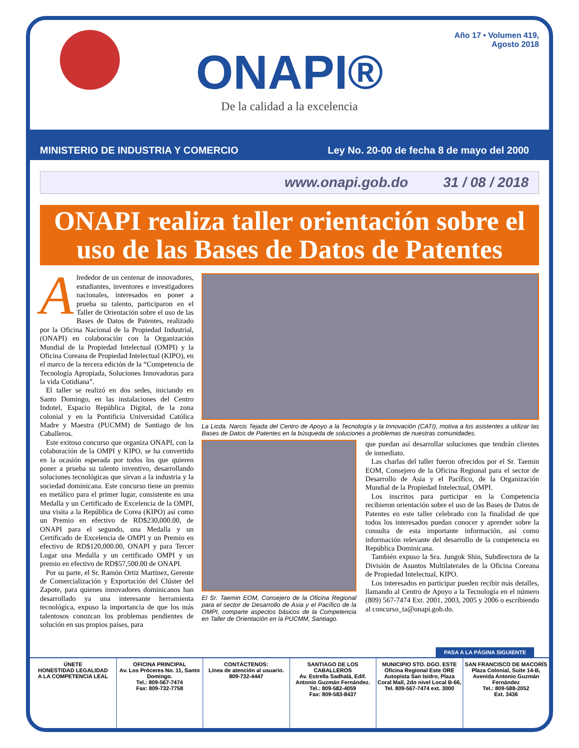ONAPI®
De la calidad a la excelencia
Año 17 • Volumen 419,
Agosto 2018
MINISTERIO DE INDUSTRIA Y COMERCIO Ley No. 20-00 de fecha 8 de mayo del 2000
www.onapi.gob.do 31 / 08 / 2018
ONAPI realiza taller orientación sobre el uso de las Bases de Datos de Patentes
Alrededor de un centenar de innovadores, estudiantes, inventores e investigadores nacionales, interesados en poner a prueba su talento, participaron en el Taller de Orientación sobre el uso de las Bases de Datos de Patentes, realizado por la Oficina Nacional de la Propiedad Industrial, (ONAPI) en colaboración con la Organización Mundial de la Propiedad Intelectual (OMPI) y la Oficina Coreana de Propiedad Intelectual (KIPO), en el marco de la tercera edición de la “Competencia de Tecnología Apropiada, Soluciones Innovadoras para la vida Cotidiana”.
El taller se realizó en dos sedes, iniciando en Santo Domingo, en las instalaciones del Centro Indotel, Espacio República Digital, de la zona colonial y en la Pontificia Universidad Católica Madre y Maestra (PUCMM) de Santiago de los Caballeros.
Este exitoso concurso que organiza ONAPI, con la colaboración de la OMPI y KIPO, se ha convertido en la ocasión esperada por todos los que quieren poner a prueba su talento inventivo, desarrollando soluciones tecnológicas que sirvan a la industria y la sociedad dominicana. Este concurso tiene un premio en metálico para el primer lugar, consistente en una Medalla y un Certificado de Excelencia de la OMPI, una visita a la República de Corea (KIPO) así como un Premio en efectivo de RD$230,000.00, de ONAPI para el segundo, una Medalla y un Certificado de Excelencia de OMPI y un Premio en efectivo de RD$120,000.00, ONAPI y para Tercer Lugar una Medalla y un certificado OMPI y un premio en efectivo de RD$57,500.00 de ONAPI.
Por su parte, el Sr. Ramón Ortiz Martínez, Gerente de Comercialización y Exportación del Clúster del Zapote, para quienes innovadores dominicanos han desarrollado ya una interesante herramienta tecnológica, expuso la importancia de que los más talentosos conozcan los problemas pendientes de solución en sus propios países, para
La Licda. Narcis Tejada del Centro de Apoyo a la Tecnología y la Innovación (CATI), motiva a los asistentes a utilizar las Bases de Datos de Patentes en la búsqueda de soluciones a problemas de nuestras comunidades.
El Sr. Taemin EOM, Consejero de la Oficina Regional para el sector de Desarrollo de Asia y el Pacífico de la OMPI, comparte aspectos básicos de la Competencia en Taller de Orientación en la PUCMM, Santiago.
que puedan así desarrollar soluciones que tendrán clientes de inmediato.
Las charlas del taller fueron ofrecidos por el Sr. Taemin EOM, Consejero de la Oficina Regional para el sector de Desarrollo de Asia y el Pacífico, de la Organización Mundial de la Propiedad Intelectual, OMPI.
Los inscritos para participar en la Competencia recibieron orientación sobre el uso de las Bases de Datos de Patentes en este taller celebrado con la finalidad de que todos los interesados puedan conocer y aprender sobre la consulta de esta importante información, así como información relevante del desarrollo de la competencia en República Dominicana.
También expuso la Sra. Jungok Shin, Subdirectora de la División de Asuntos Multilaterales de la Oficina Coreana de Propiedad Intelectual, KIPO.
Los interesados en participar pueden recibir más detalles, llamando al Centro de Apoyo a la Tecnología en el número (809) 567-7474 Ext. 2001, 2003, 2005 y 2006 o escribiendo al concurso_ta@onapi.gob.do.
PASA A LA PÁGINA SIGUIENTE
ÚNETE
HONESTIDAD LEGALIDAD
A LA COMPETENCIA LEAL
OFICINA PRINCIPAL
Av. Los Próceres No. 11, Santo Domingo.
Tel.: 809-567-7474
Fax: 809-732-7758
CONTÁCTENOS:
Línea de atención al usuario.
809-732-4447
SANTIAGO DE LOS CABALLEROS
Av. Estrella Sadhalá, Edif. Antonio Guzmán Fernández.
Tel.: 809-582-4059
Fax: 809-583-8437
MUNICIPIO STO. DGO. ESTE
Oficina Regional Este ORE
Autopista San Isidro, Plaza Coral Mall, 2do nivel Local B-66,
Tel. 809-567-7474 ext. 3000
SAN FRANCISCO DE MACORÍS
Plaza Colonial, Suite 14-B, Avenida Antonio Guzmán Fernández
Tel.: 809-588-2052
Ext. 3436